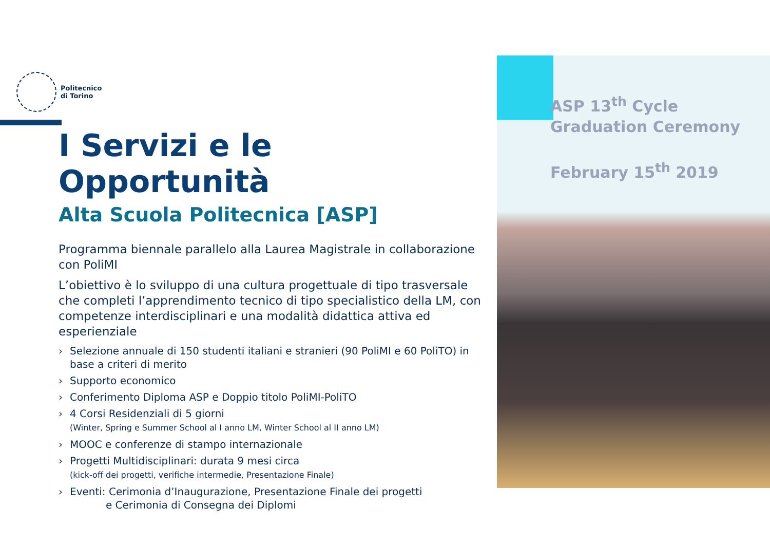Politecnico
di Torino
I Servizi e le Opportunità
Alta Scuola Politecnica [ASP]
Programma biennale parallelo alla Laurea Magistrale in collaborazione con PoliMI
L’obiettivo è lo sviluppo di una cultura progettuale di tipo trasversale che completi l’apprendimento tecnico di tipo specialistico della LM, con competenze interdisciplinari e una modalità didattica attiva ed esperienziale
› Selezione annuale di 150 studenti italiani e stranieri (90 PoliMI e 60 PoliTO) in base a criteri di merito
› Supporto economico
› Conferimento Diploma ASP e Doppio titolo PoliMI-PoliTO
› 4 Corsi Residenziali di 5 giorni
(Winter, Spring e Summer School al I anno LM, Winter School al II anno LM)
› MOOC e conferenze di stampo internazionale
› Progetti Multidisciplinari: durata 9 mesi circa
(kick-off dei progetti, verifiche intermedie, Presentazione Finale)
› Eventi: Cerimonia d’Inaugurazione, Presentazione Finale dei progetti
e Cerimonia di Consegna dei Diplomi
ASP 13<sup>th</sup> Cycle
Graduation Ceremony
February 15<sup>th</sup> 2019